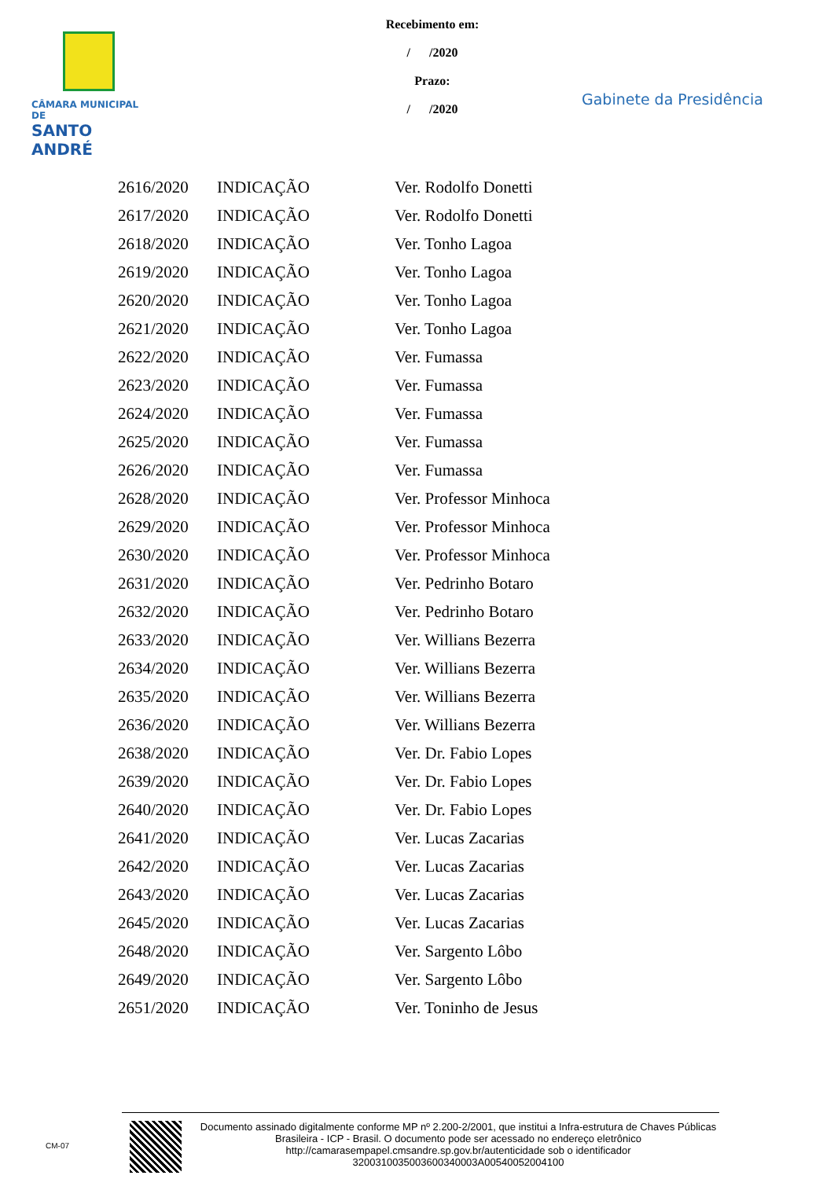CÂMARA MUNICIPAL DE
SANTO ANDRÉ
Recebimento em:
/ /2020
Prazo:
/ /2020
Gabinete da Presidência
| 2616/2020 | INDICAÇÃO | Ver. Rodolfo Donetti |
| 2617/2020 | INDICAÇÃO | Ver. Rodolfo Donetti |
| 2618/2020 | INDICAÇÃO | Ver. Tonho Lagoa |
| 2619/2020 | INDICAÇÃO | Ver. Tonho Lagoa |
| 2620/2020 | INDICAÇÃO | Ver. Tonho Lagoa |
| 2621/2020 | INDICAÇÃO | Ver. Tonho Lagoa |
| 2622/2020 | INDICAÇÃO | Ver. Fumassa |
| 2623/2020 | INDICAÇÃO | Ver. Fumassa |
| 2624/2020 | INDICAÇÃO | Ver. Fumassa |
| 2625/2020 | INDICAÇÃO | Ver. Fumassa |
| 2626/2020 | INDICAÇÃO | Ver. Fumassa |
| 2628/2020 | INDICAÇÃO | Ver. Professor Minhoca |
| 2629/2020 | INDICAÇÃO | Ver. Professor Minhoca |
| 2630/2020 | INDICAÇÃO | Ver. Professor Minhoca |
| 2631/2020 | INDICAÇÃO | Ver. Pedrinho Botaro |
| 2632/2020 | INDICAÇÃO | Ver. Pedrinho Botaro |
| 2633/2020 | INDICAÇÃO | Ver. Willians Bezerra |
| 2634/2020 | INDICAÇÃO | Ver. Willians Bezerra |
| 2635/2020 | INDICAÇÃO | Ver. Willians Bezerra |
| 2636/2020 | INDICAÇÃO | Ver. Willians Bezerra |
| 2638/2020 | INDICAÇÃO | Ver. Dr. Fabio Lopes |
| 2639/2020 | INDICAÇÃO | Ver. Dr. Fabio Lopes |
| 2640/2020 | INDICAÇÃO | Ver. Dr. Fabio Lopes |
| 2641/2020 | INDICAÇÃO | Ver. Lucas Zacarias |
| 2642/2020 | INDICAÇÃO | Ver. Lucas Zacarias |
| 2643/2020 | INDICAÇÃO | Ver. Lucas Zacarias |
| 2645/2020 | INDICAÇÃO | Ver. Lucas Zacarias |
| 2648/2020 | INDICAÇÃO | Ver. Sargento Lôbo |
| 2649/2020 | INDICAÇÃO | Ver. Sargento Lôbo |
| 2651/2020 | INDICAÇÃO | Ver. Toninho de Jesus |
CM-07
Documento assinado digitalmente conforme MP nº 2.200-2/2001, que institui a Infra-estrutura de Chaves Públicas Brasileira - ICP - Brasil. O documento pode ser acessado no endereço eletrônico http://camarasempapel.cmsandre.sp.gov.br/autenticidade sob o identificador 3200310035003600340003A00540052004100